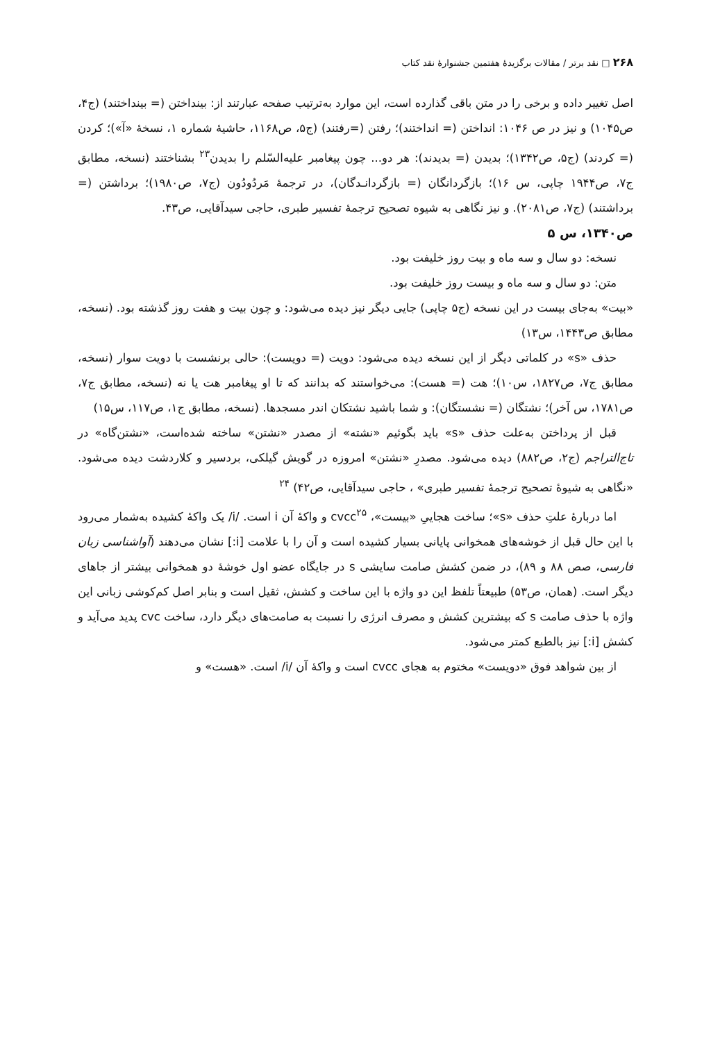۲۶۸ □ نقد برتر / مقالات برگزیدهٔ هفتمین جشنوارهٔ نقد کتاب
اصل تغییر داده و برخی را در متن باقی گذارده است، این موارد به‌ترتیب صفحه عبارتند از: بینداختن (= بینداختند) (ج۴، ص۱۰۴۵) و نیز در ص ۱۰۴۶: انداختن (= انداختند)؛ رفتن (=رفتند) (ج۵، ص۱۱۶۸، حاشیهٔ شماره ۱، نسخهٔ «آ»)؛ کردن (= کردند) (ج۵، ص۱۳۴۲)؛ بدیدن (= بدیدند): هر دو... چون پیغامبر علیه‌السّلم را بدیدن<sup>۲۳</sup> بشناختند (نسخه، مطابق ج۷، ص۱۹۴۴ چاپی، س ۱۶)؛ بازگردانگان (= بازگردانـدگان)، در ترجمهٔ مَردُودُون (ج۷، ص۱۹۸۰)؛ برداشتن (= برداشتند) (ج۷، ص۲۰۸۱). و نیز نگاهی به شیوه تصحیح ترجمهٔ تفسیر طبری، حاجی سیدآقایی، ص۴۳.
ص۱۳۴۰، س ۵
نسخه: دو سال و سه ماه و بیت روز خلیفت بود.
متن: دو سال و سه ماه و بیست روز خلیفت بود.
«بیت» به‌جای بیست در این نسخه (ج۵ چاپی) جایی دیگر نیز دیده می‌شود: و چون بیت و هفت روز گذشته بود. (نسخه، مطابق ص۱۴۴۳، س۱۳)
حذف «s» در کلماتی دیگر از این نسخه دیده می‌شود: دویت (= دویست): حالی برنشست با دویت سوار (نسخه، مطابق ج۷، ص۱۸۲۷، س۱۰)؛ هت (= هست): می‌خواستند که بدانند که تا او پیغامبر هت یا نه (نسخه، مطابق ج۷، ص۱۷۸۱، س آخر)؛ نشتگان (= نشستگان): و شما باشید نشتکان اندر مسجدها. (نسخه، مطابق ج۱، ص۱۱۷، س۱۵)
قبل از پرداختن به‌علت حذف «s» باید بگوئیم «نشته» از مصدر «نشتن» ساخته شده‌است، «نشتن‌گاه» در تاج‌التراجم (ج۲، ص۸۸۲) دیده می‌شود. مصدرِ «نشتن» امروزه در گویش گیلکی، بردسیر و کلاردشت دیده می‌شود. «نگاهی به شیوهٔ تصحیح ترجمهٔ تفسیر طبری» ، حاجی سیدآقایی، ص۴۲) <sup>۲۴</sup>
اما دربارهٔ علتِ حذف «s»؛ ساخت هجاییِ «بیست»، cvcc<sup>۲۵</sup> و واکهٔ آن i است. /i/ یک واکهٔ کشیده به‌شمار می‌رود با این حال قبل از خوشه‌های همخوانی پایانی بسیار کشیده است و آن را با علامت [i:] نشان می‌دهند (آواشناسی زبان فارسی، صص ۸۸ و ۸۹)، در ضمن کشش صامت سایشی s در جایگاه عضو اول خوشهٔ دو همخوانی بیشتر از جاهای دیگر است. (همان، ص۵۳) طبیعتاً تلفظ این دو واژه با این ساخت و کشش، ثقیل است و بنابر اصل کم‌کوشی زبانی این واژه با حذف صامت s که بیشترین کشش و مصرف انرژی را نسبت به صامت‌های دیگر دارد، ساخت cvc پدید می‌آید و کشش [i:] نیز بالطبع کمتر می‌شود.
از بین شواهد فوق «دویست» مختوم به هجای cvcc است و واکهٔ آن /i/ است. «هست» و